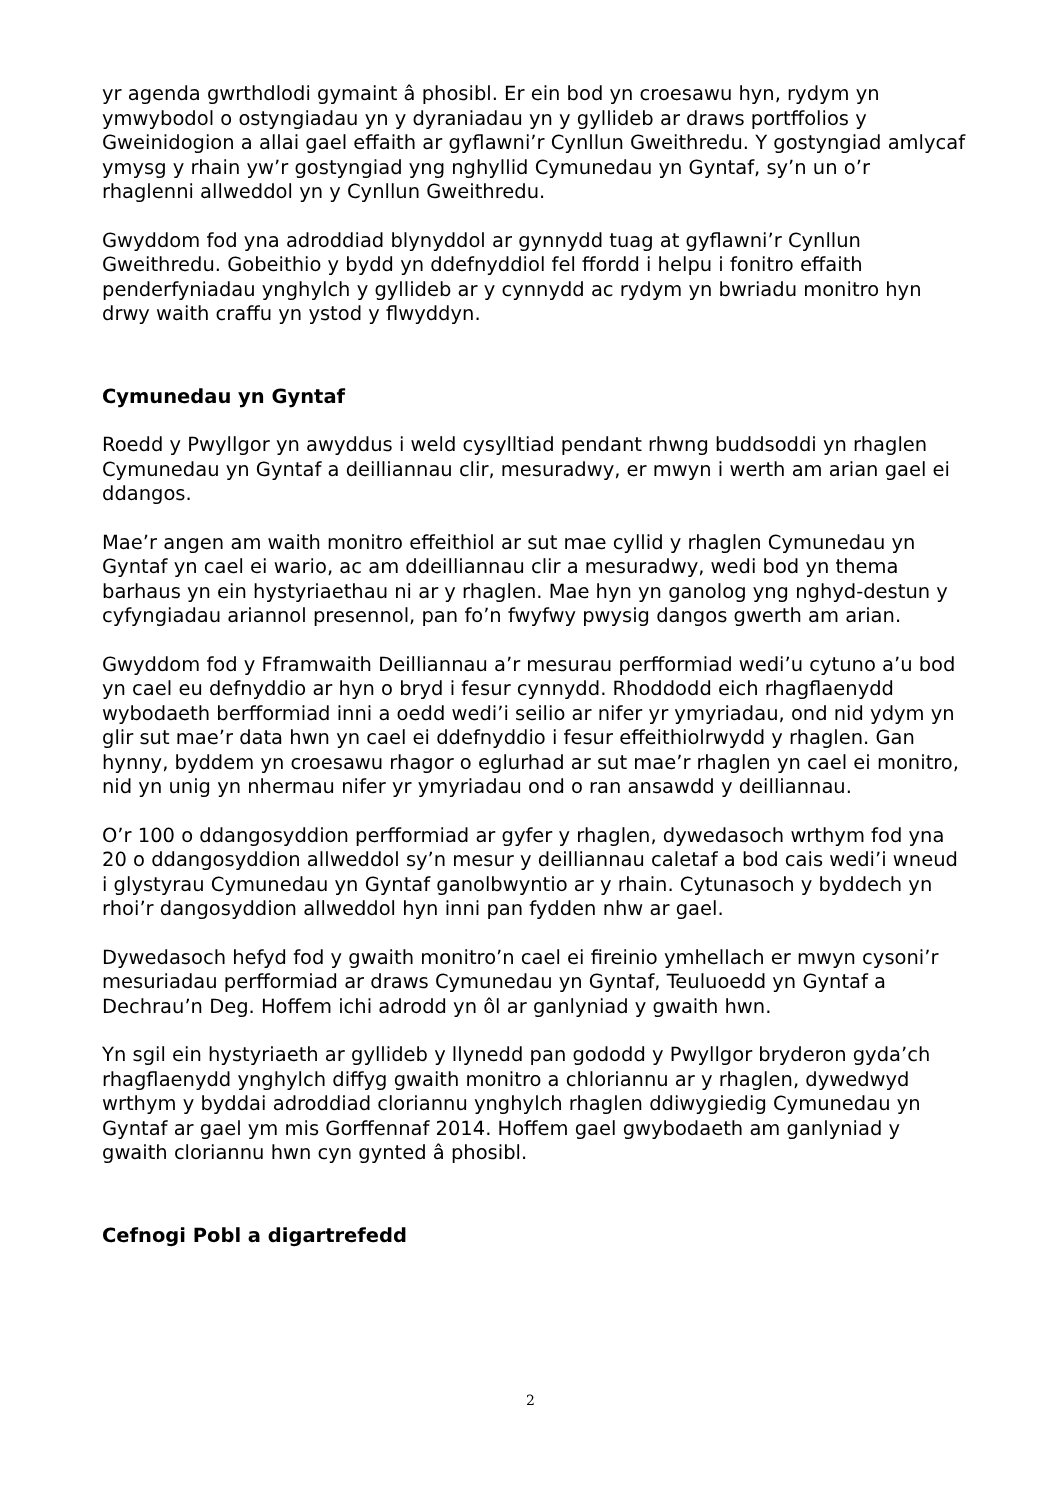yr agenda gwrthdlodi gymaint â phosibl. Er ein bod yn croesawu hyn, rydym yn ymwybodol o ostyngiadau yn y dyraniadau yn y gyllideb ar draws portffolios y Gweinidogion a allai gael effaith ar gyflawni’r Cynllun Gweithredu. Y gostyngiad amlycaf ymysg y rhain yw’r gostyngiad yng nghyllid Cymunedau yn Gyntaf, sy’n un o’r rhaglenni allweddol yn y Cynllun Gweithredu.
Gwyddom fod yna adroddiad blynyddol ar gynnydd tuag at gyflawni’r Cynllun Gweithredu. Gobeithio y bydd yn ddefnyddiol fel ffordd i helpu i fonitro effaith penderfyniadau ynghylch y gyllideb ar y cynnydd ac rydym yn bwriadu monitro hyn drwy waith craffu yn ystod y flwyddyn.
Cymunedau yn Gyntaf
Roedd y Pwyllgor yn awyddus i weld cysylltiad pendant rhwng buddsoddi yn rhaglen Cymunedau yn Gyntaf a deilliannau clir, mesuradwy, er mwyn i werth am arian gael ei ddangos.
Mae’r angen am waith monitro effeithiol ar sut mae cyllid y rhaglen Cymunedau yn Gyntaf yn cael ei wario, ac am ddeilliannau clir a mesuradwy, wedi bod yn thema barhaus yn ein hystyriaethau ni ar y rhaglen. Mae hyn yn ganolog yng nghyd-destun y cyfyngiadau ariannol presennol, pan fo’n fwyfwy pwysig dangos gwerth am arian.
Gwyddom fod y Fframwaith Deilliannau a’r mesurau perfformiad wedi’u cytuno a’u bod yn cael eu defnyddio ar hyn o bryd i fesur cynnydd. Rhoddodd eich rhagflaenydd wybodaeth berfformiad inni a oedd wedi’i seilio ar nifer yr ymyriadau, ond nid ydym yn glir sut mae’r data hwn yn cael ei ddefnyddio i fesur effeithiolrwydd y rhaglen. Gan hynny, byddem yn croesawu rhagor o eglurhad ar sut mae’r rhaglen yn cael ei monitro, nid yn unig yn nhermau nifer yr ymyriadau ond o ran ansawdd y deilliannau.
O’r 100 o ddangosyddion perfformiad ar gyfer y rhaglen, dywedasoch wrthym fod yna 20 o ddangosyddion allweddol sy’n mesur y deilliannau caletaf a bod cais wedi’i wneud i glystyrau Cymunedau yn Gyntaf ganolbwyntio ar y rhain. Cytunasoch y byddech yn rhoi’r dangosyddion allweddol hyn inni pan fydden nhw ar gael.
Dywedasoch hefyd fod y gwaith monitro’n cael ei fireinio ymhellach er mwyn cysoni’r mesuriadau perfformiad ar draws Cymunedau yn Gyntaf, Teuluoedd yn Gyntaf a Dechrau’n Deg. Hoffem ichi adrodd yn ôl ar ganlyniad y gwaith hwn.
Yn sgil ein hystyriaeth ar gyllideb y llynedd pan gododd y Pwyllgor bryderon gyda’ch rhagflaenydd ynghylch diffyg gwaith monitro a chloriannu ar y rhaglen, dywedwyd wrthym y byddai adroddiad cloriannu ynghylch rhaglen ddiwygiedig Cymunedau yn Gyntaf ar gael ym mis Gorffennaf 2014. Hoffem gael gwybodaeth am ganlyniad y gwaith cloriannu hwn cyn gynted â phosibl.
Cefnogi Pobl a digartrefedd
2